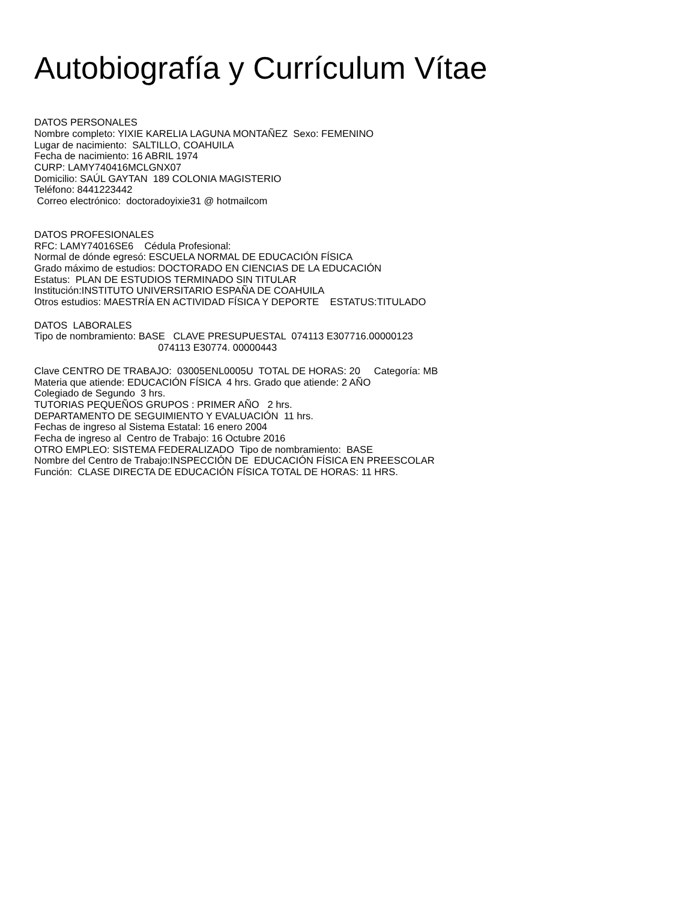Autobiografía y Currículum Vítae
DATOS PERSONALES Nombre completo: YIXIE KARELIA LAGUNA MONTAÑEZ Sexo: FEMENINO Lugar de nacimiento: SALTILLO, COAHUILA Fecha de nacimiento: 16 ABRIL 1974 CURP: LAMY740416MCLGNX07 Domicilio: SAÚL GAYTAN 189 COLONIA MAGISTERIO Teléfono: 8441223442 Correo electrónico: doctoradoyixie31 @ hotmailcom
DATOS PROFESIONALES RFC: LAMY74016SE6 Cédula Profesional: Normal de dónde egresó: ESCUELA NORMAL DE EDUCACIÓN FÍSICA Grado máximo de estudios: DOCTORADO EN CIENCIAS DE LA EDUCACIÓN Estatus: PLAN DE ESTUDIOS TERMINADO SIN TITULAR Institución:INSTITUTO UNIVERSITARIO ESPAÑA DE COAHUILA Otros estudios: MAESTRÍA EN ACTIVIDAD FÍSICA Y DEPORTE ESTATUS:TITULADO
DATOS LABORALES Tipo de nombramiento: BASE CLAVE PRESUPUESTAL 074113 E307716.00000123 074113 E30774. 00000443
Clave CENTRO DE TRABAJO: 03005ENL0005U TOTAL DE HORAS: 20 Categoría: MB Materia que atiende: EDUCACIÓN FÍSICA 4 hrs. Grado que atiende: 2 AÑO Colegiado de Segundo 3 hrs. TUTORIAS PEQUEÑOS GRUPOS : PRIMER AÑO 2 hrs. DEPARTAMENTO DE SEGUIMIENTO Y EVALUACIÓN 11 hrs. Fechas de ingreso al Sistema Estatal: 16 enero 2004 Fecha de ingreso al Centro de Trabajo: 16 Octubre 2016 OTRO EMPLEO: SISTEMA FEDERALIZADO Tipo de nombramiento: BASE Nombre del Centro de Trabajo:INSPECCIÓN DE EDUCACIÓN FÍSICA EN PREESCOLAR Función: CLASE DIRECTA DE EDUCACIÓN FÍSICA TOTAL DE HORAS: 11 HRS.